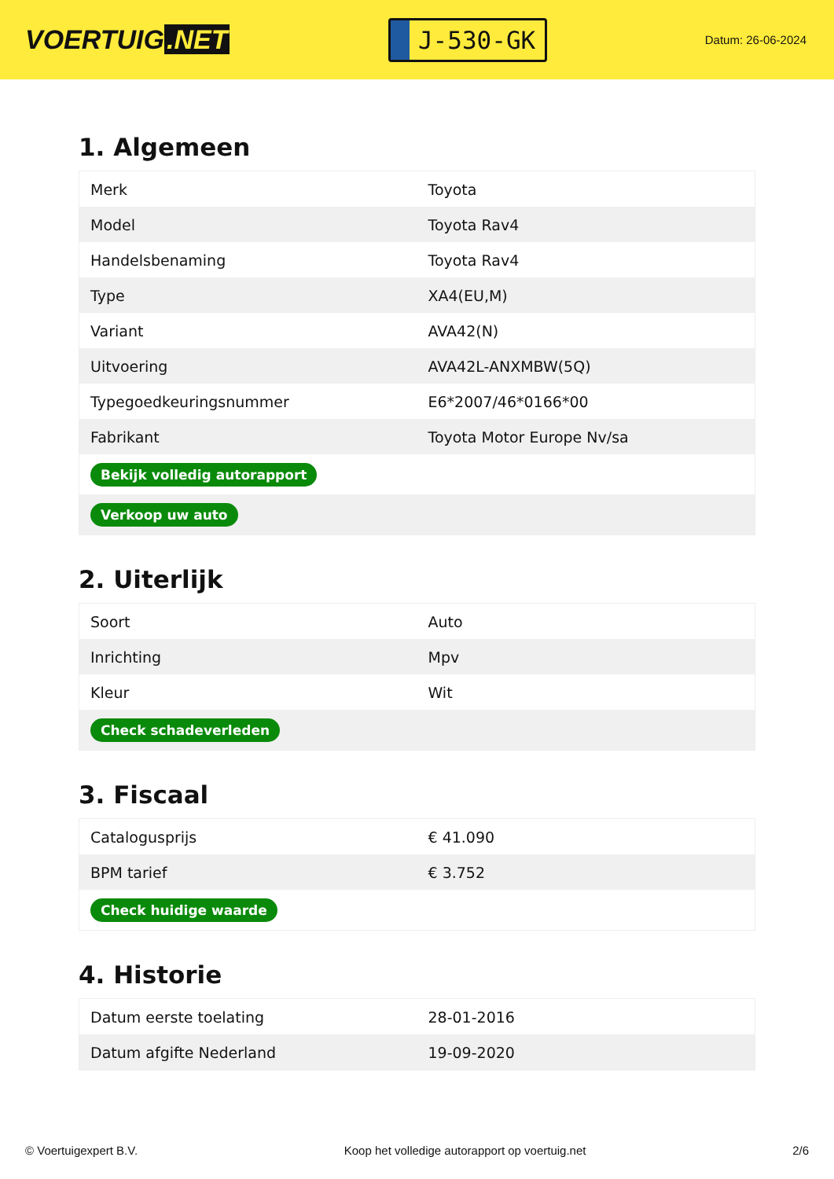VOERTUIG.NET
J-530-GK
Datum: 26-06-2024
1. Algemeen
| Merk | Toyota |
| Model | Toyota Rav4 |
| Handelsbenaming | Toyota Rav4 |
| Type | XA4(EU,M) |
| Variant | AVA42(N) |
| Uitvoering | AVA42L-ANXMBW(5Q) |
| Typegoedkeuringsnummer | E6*2007/46*0166*00 |
| Fabrikant | Toyota Motor Europe Nv/sa |
| Bekijk volledig autorapport | |
| Verkoop uw auto | |
2. Uiterlijk
| Soort | Auto |
| Inrichting | Mpv |
| Kleur | Wit |
| Check schadeverleden | |
3. Fiscaal
| Catalogusprijs | € 41.090 |
| BPM tarief | € 3.752 |
| Check huidige waarde | |
4. Historie
| Datum eerste toelating | 28-01-2016 |
| Datum afgifte Nederland | 19-09-2020 |
© Voertuigexpert B.V. Koop het volledige autorapport op voertuig.net 2/6